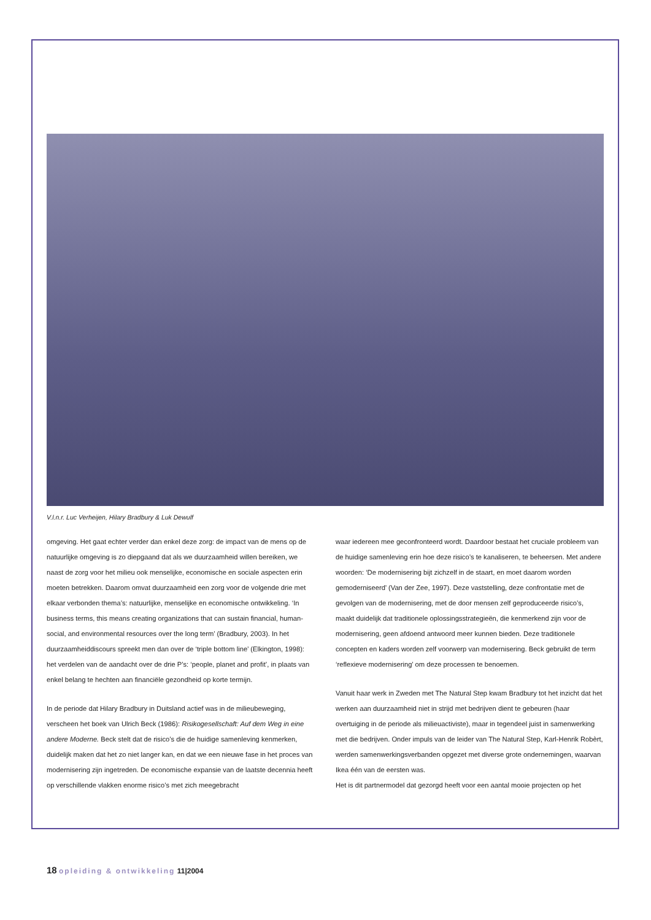V.l.n.r. Luc Verheijen, Hilary Bradbury & Luk Dewulf
omgeving. Het gaat echter verder dan enkel deze zorg: de impact van de mens op de natuurlijke omgeving is zo diepgaand dat als we duurzaamheid willen bereiken, we naast de zorg voor het milieu ook menselijke, economische en sociale aspecten erin moeten betrekken. Daarom omvat duurzaamheid een zorg voor de volgende drie met elkaar verbonden thema’s: natuurlijke, menselijke en economische ontwikkeling. ‘In business terms, this means creating organizations that can sustain financial, human-social, and environmental resources over the long term’ (Bradbury, 2003). In het duurzaamheiddiscours spreekt men dan over de ‘triple bottom line’ (Elkington, 1998): het verdelen van de aandacht over de drie P’s: ‘people, planet and profit’, in plaats van enkel belang te hechten aan financiële gezondheid op korte termijn.
In de periode dat Hilary Bradbury in Duitsland actief was in de milieubeweging, verscheen het boek van Ulrich Beck (1986): Risikogesellschaft: Auf dem Weg in eine andere Moderne. Beck stelt dat de risico’s die de huidige samenleving kenmerken, duidelijk maken dat het zo niet langer kan, en dat we een nieuwe fase in het proces van modernisering zijn ingetreden. De economische expansie van de laatste decennia heeft op verschillende vlakken enorme risico’s met zich meegebracht
waar iedereen mee geconfronteerd wordt. Daardoor bestaat het cruciale probleem van de huidige samenleving erin hoe deze risico’s te kanaliseren, te beheersen. Met andere woorden: ‘De modernisering bijt zichzelf in de staart, en moet daarom worden gemoderniseerd’ (Van der Zee, 1997). Deze vaststelling, deze confrontatie met de gevolgen van de modernisering, met de door mensen zelf geproduceerde risico’s, maakt duidelijk dat traditionele oplossingsstrategieën, die kenmerkend zijn voor de modernisering, geen afdoend antwoord meer kunnen bieden. Deze traditionele concepten en kaders worden zelf voorwerp van modernisering. Beck gebruikt de term ‘reflexieve modernisering’ om deze processen te benoemen.
Vanuit haar werk in Zweden met The Natural Step kwam Bradbury tot het inzicht dat het werken aan duurzaamheid niet in strijd met bedrijven dient te gebeuren (haar overtuiging in de periode als milieuactiviste), maar in tegendeel juist in samenwerking met die bedrijven. Onder impuls van de leider van The Natural Step, Karl-Henrik Robèrt, werden samenwerkingsverbanden opgezet met diverse grote ondernemingen, waarvan Ikea één van de eersten was.
Het is dit partnermodel dat gezorgd heeft voor een aantal mooie projecten op het
18 opleiding & ontwikkeling 11|2004